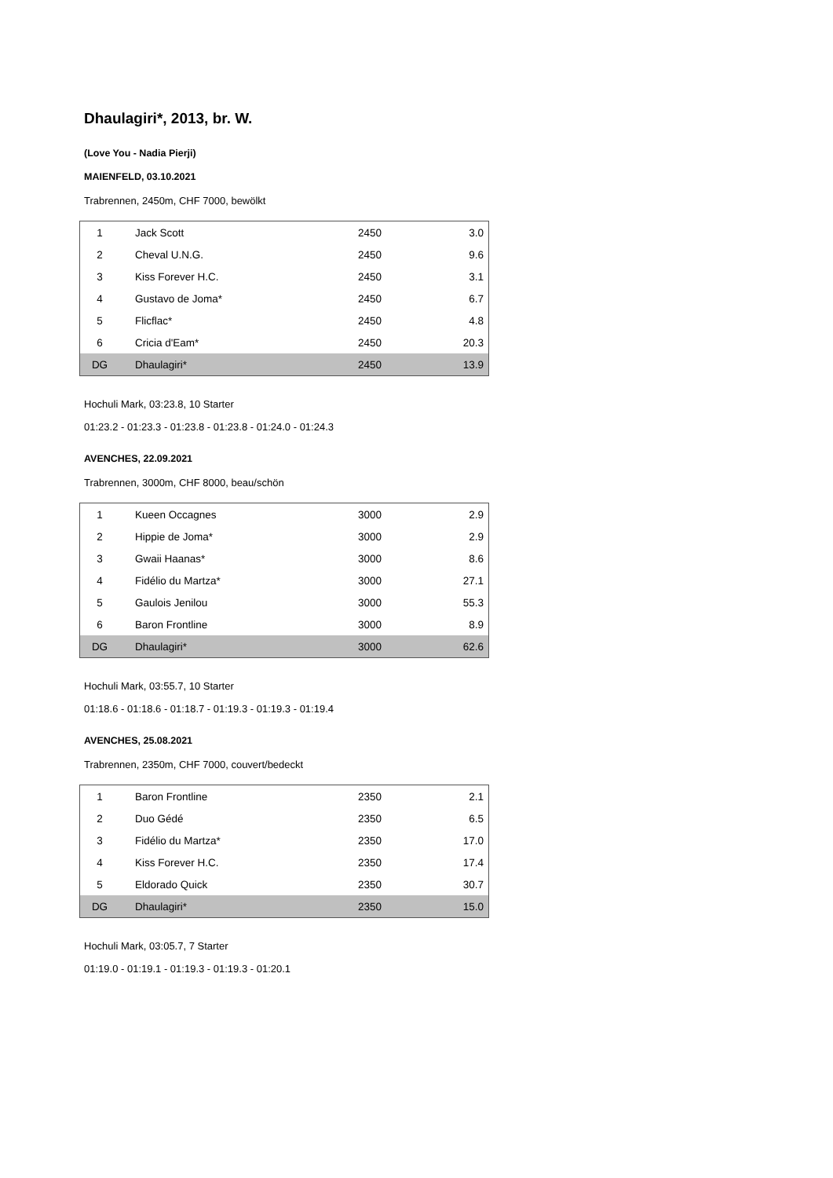Dhaulagiri*, 2013, br. W.
(Love You - Nadia Pierji)
MAIENFELD, 03.10.2021
Trabrennen, 2450m, CHF 7000, bewölkt
| 1 | Jack Scott | 2450 | 3.0 |
| 2 | Cheval U.N.G. | 2450 | 9.6 |
| 3 | Kiss Forever H.C. | 2450 | 3.1 |
| 4 | Gustavo de Joma* | 2450 | 6.7 |
| 5 | Flicflac* | 2450 | 4.8 |
| 6 | Cricia d'Eam* | 2450 | 20.3 |
| DG | Dhaulagiri* | 2450 | 13.9 |
Hochuli Mark, 03:23.8, 10 Starter
01:23.2 - 01:23.3 - 01:23.8 - 01:23.8 - 01:24.0 - 01:24.3
AVENCHES, 22.09.2021
Trabrennen, 3000m, CHF 8000, beau/schön
| 1 | Kueen Occagnes | 3000 | 2.9 |
| 2 | Hippie de Joma* | 3000 | 2.9 |
| 3 | Gwaii Haanas* | 3000 | 8.6 |
| 4 | Fidélio du Martza* | 3000 | 27.1 |
| 5 | Gaulois Jenilou | 3000 | 55.3 |
| 6 | Baron Frontline | 3000 | 8.9 |
| DG | Dhaulagiri* | 3000 | 62.6 |
Hochuli Mark, 03:55.7, 10 Starter
01:18.6 - 01:18.6 - 01:18.7 - 01:19.3 - 01:19.3 - 01:19.4
AVENCHES, 25.08.2021
Trabrennen, 2350m, CHF 7000, couvert/bedeckt
| 1 | Baron Frontline | 2350 | 2.1 |
| 2 | Duo Gédé | 2350 | 6.5 |
| 3 | Fidélio du Martza* | 2350 | 17.0 |
| 4 | Kiss Forever H.C. | 2350 | 17.4 |
| 5 | Eldorado Quick | 2350 | 30.7 |
| DG | Dhaulagiri* | 2350 | 15.0 |
Hochuli Mark, 03:05.7, 7 Starter
01:19.0 - 01:19.1 - 01:19.3 - 01:19.3 - 01:20.1